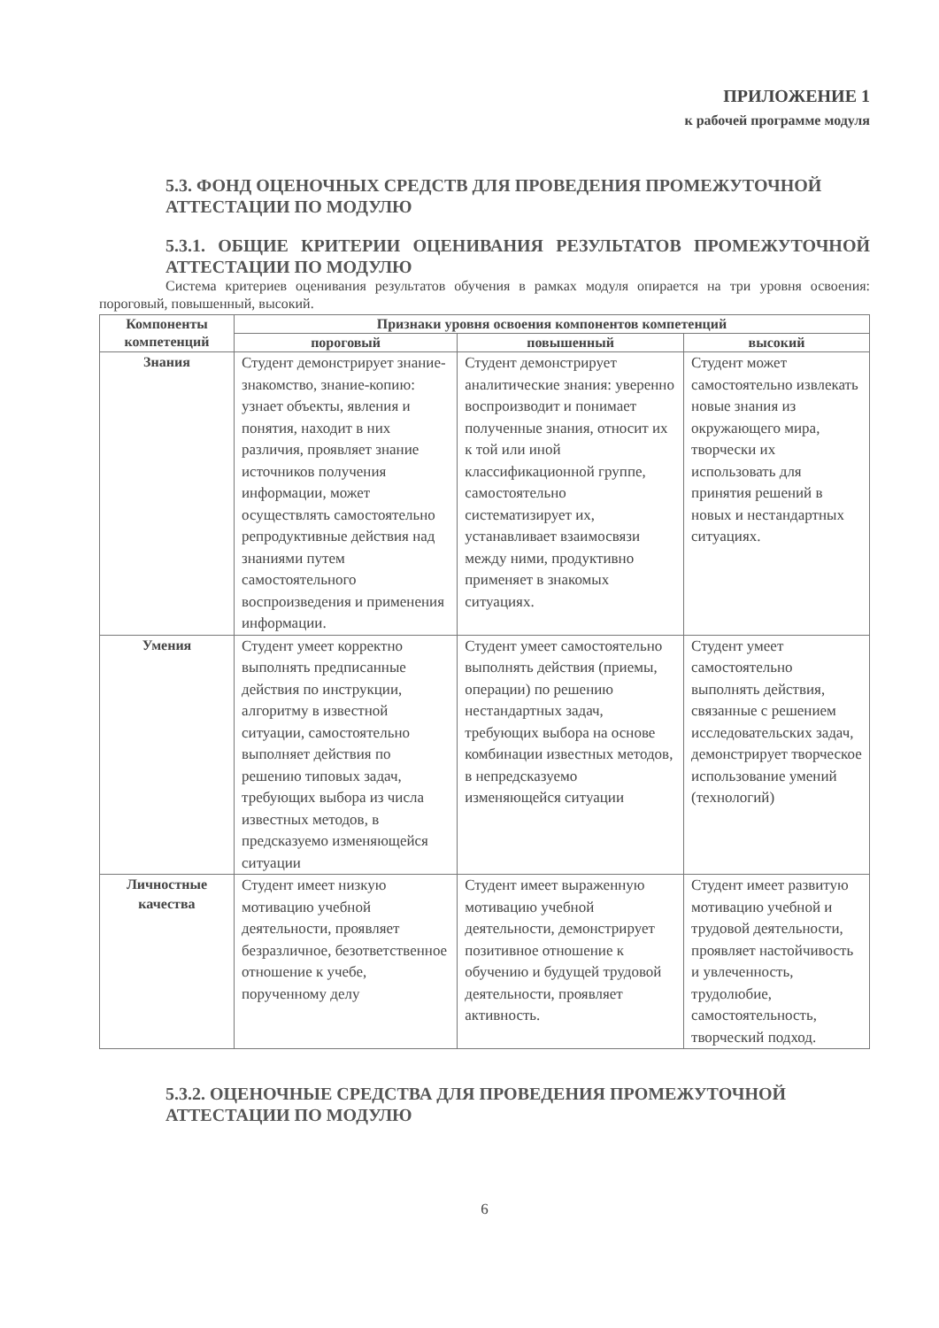ПРИЛОЖЕНИЕ 1
к рабочей программе модуля
5.3. ФОНД ОЦЕНОЧНЫХ СРЕДСТВ ДЛЯ ПРОВЕДЕНИЯ ПРОМЕЖУТОЧНОЙ АТТЕСТАЦИИ ПО МОДУЛЮ
5.3.1. ОБЩИЕ КРИТЕРИИ ОЦЕНИВАНИЯ РЕЗУЛЬТАТОВ ПРОМЕЖУТОЧНОЙ АТТЕСТАЦИИ ПО МОДУЛЮ
Система критериев оценивания результатов обучения в рамках модуля опирается на три уровня освоения: пороговый, повышенный, высокий.
| Компоненты компетенций | Признаки уровня освоения компонентов компетенций | | |
| --- | --- | --- | --- |
| | пороговый | повышенный | высокий |
| Знания | Студент демонстрирует знание-знакомство, знание-копию: узнает объекты, явления и понятия, находит в них различия, проявляет знание источников получения информации, может осуществлять самостоятельно репродуктивные действия над знаниями путем самостоятельного воспроизведения и применения информации. | Студент демонстрирует аналитические знания: уверенно воспроизводит и понимает полученные знания, относит их к той или иной классификационной группе, самостоятельно систематизирует их, устанавливает взаимосвязи между ними, продуктивно применяет в знакомых ситуациях. | Студент может самостоятельно извлекать новые знания из окружающего мира, творчески их использовать для принятия решений в новых и нестандартных ситуациях. |
| Умения | Студент умеет корректно выполнять предписанные действия по инструкции, алгоритму в известной ситуации, самостоятельно выполняет действия по решению типовых задач, требующих выбора из числа известных методов, в предсказуемо изменяющейся ситуации | Студент умеет самостоятельно выполнять действия (приемы, операции) по решению нестандартных задач, требующих выбора на основе комбинации известных методов, в непредсказуемо изменяющейся ситуации | Студент умеет самостоятельно выполнять действия, связанные с решением исследовательских задач, демонстрирует творческое использование умений (технологий) |
| Личностные качества | Студент имеет низкую мотивацию учебной деятельности, проявляет безразличное, безответственное отношение к учебе, порученному делу | Студент имеет выраженную мотивацию учебной деятельности, демонстрирует позитивное отношение к обучению и будущей трудовой деятельности, проявляет активность. | Студент имеет развитую мотивацию учебной и трудовой деятельности, проявляет настойчивость и увлеченность, трудолюбие, самостоятельность, творческий подход. |
5.3.2. ОЦЕНОЧНЫЕ СРЕДСТВА ДЛЯ ПРОВЕДЕНИЯ ПРОМЕЖУТОЧНОЙ АТТЕСТАЦИИ ПО МОДУЛЮ
6